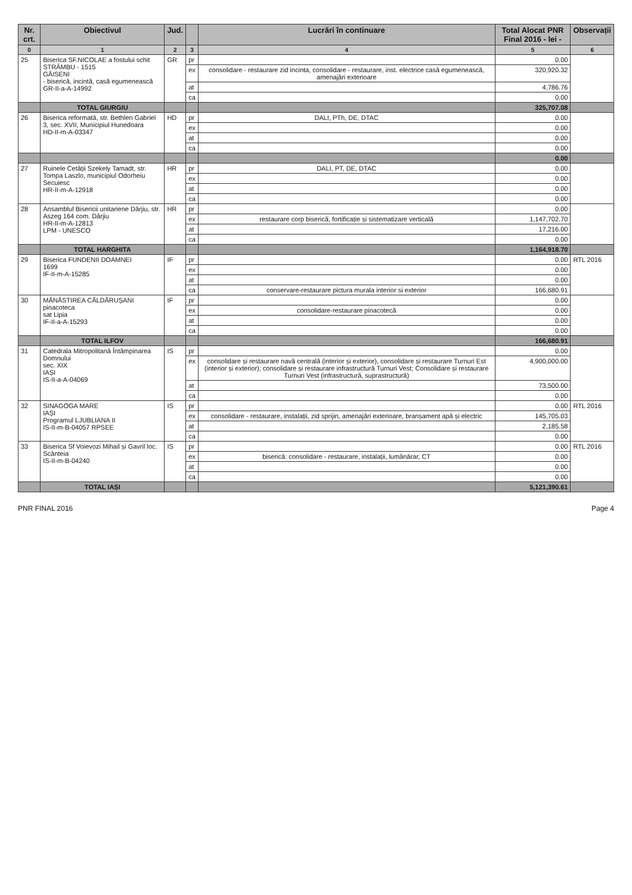| Nr. crt. | Obiectivul | Jud. | | Lucrări în continuare | Total Alocat PNR Final 2016 - lei - | Observații |
| --- | --- | --- | --- | --- | --- | --- |
| 0 | 1 | 2 | 3 | 4 | 5 | 6 |
| 25 | Biserica SF.NICOLAE a fostului schit STRÂMBU - 1515 GĂISENI - biserică, incintă, casă egumenească GR-II-a-A-14992 | GR | pr | | 0.00 | |
| | | | ex | consolidare - restaurare zid incinta, consolidare - restaurare, inst. electrice casă egumenească, amenajări exterioare | 320,920.32 | |
| | | | at | | 4,786.76 | |
| | | | ca | | 0.00 | |
| | TOTAL GIURGIU | | | | 325,707.08 | |
| 26 | Biserica reformată, str. Bethlen Gabriel 3, sec. XVII, Municipiul Hunedoara HD-II-m-A-03347 | HD | pr | DALI, PTh, DE, DTAC | 0.00 | |
| | | | ex | | 0.00 | |
| | | | at | | 0.00 | |
| | | | ca | | 0.00 | |
| | | | | | 0.00 | |
| 27 | Ruinele Cetății Szekely Tamadt, str. Tompa Laszlo, municipiul Odorheiu Secuiesc HR-II-m-A-12918 | HR | pr | DALI, PT, DE, DTAC | 0.00 | |
| | | | ex | | 0.00 | |
| | | | at | | 0.00 | |
| | | | ca | | 0.00 | |
| 28 | Ansamblul Bisericii unitariene Dârjiu, str. Aszeg 164 com. Dârjiu HR-II-m-A-12813 LPM - UNESCO | HR | pr | | 0.00 | |
| | | | ex | restaurare corp biserică, fortificație și sistematizare verticală | 1,147,702.70 | |
| | | | at | | 17,216.00 | |
| | | | ca | | 0.00 | |
| | TOTAL HARGHITA | | | | 1,164,918.70 | |
| 29 | Biserica FUNDENII DOAMNEI 1699 IF-II-m-A-15285 | IF | pr | | 0.00 | RTL 2016 |
| | | | ex | | 0.00 | |
| | | | at | | 0.00 | |
| | | | ca | conservare-restaurare pictura murala interior si exterior | 166,680.91 | |
| 30 | MĂNĂSTIREA CĂLDĂRUȘANI pinacoteca sat Lipia IF-II-a-A-15293 | IF | pr | | 0.00 | |
| | | | ex | consolidare-restaurare pinacotecă | 0.00 | |
| | | | at | | 0.00 | |
| | | | ca | | 0.00 | |
| | TOTAL ILFOV | | | | 166,680.91 | |
| 31 | Catedrala Mitropolitană Întâmpinarea Domnului sec. XIX IAȘI IS-II-a-A-04069 | IS | pr | | 0.00 | |
| | | | ex | consolidare și restaurare navă centrală (interior și exterior), consolidare și restaurare Turnuri Est (interior și exterior); consolidare și restaurare infrastructură Turnuri Vest; Consolidare și restaurare Turnuri Vest (infrastructură, suprastructură) | 4,900,000.00 | |
| | | | at | | 73,500.00 | |
| | | | ca | | 0.00 | |
| 32 | SINAGOGA MARE IAȘI Programul LJUBLIANA II IS-II-m-B-04057 RPSEE | IS | pr | | 0.00 | RTL 2016 |
| | | | ex | consolidare - restaurare, instalații, zid sprijin, amenajări exterioare, branșament apă și electric | 145,705.03 | |
| | | | at | | 2,185.58 | |
| | | | ca | | 0.00 | |
| 33 | Biserica Sf Voievozi Mihail și Gavril loc. Scânteia IS-II-m-B-04240 | IS | pr | | 0.00 | RTL 2016 |
| | | | ex | biserică: consolidare - restaurare, instalații, lumânărar, CT | 0.00 | |
| | | | at | | 0.00 | |
| | | | ca | | 0.00 | |
| | TOTAL IAȘI | | | | 5,121,390.61 | |
PNR FINAL 2016 Page 4